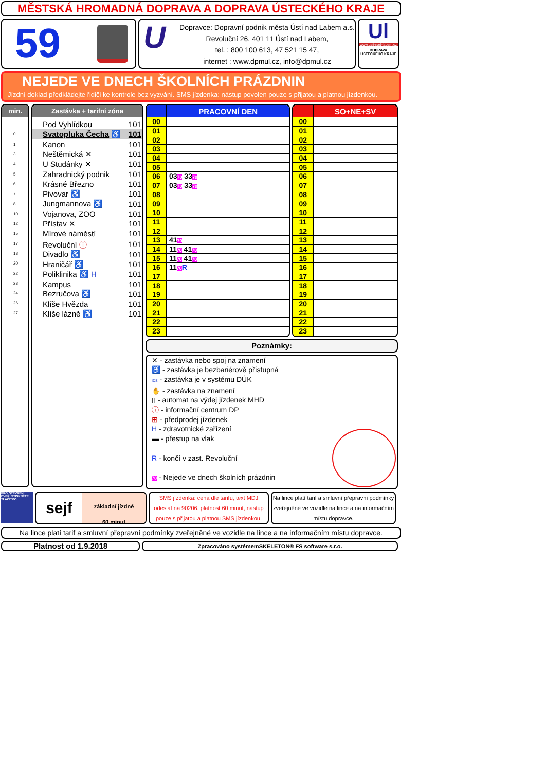MĚSTSKÁ HROMADNÁ DOPRAVA A DOPRAVA ÚSTECKÉHO KRAJE
59
U
Dopravce: Dopravní podnik města Ústí nad Labem a.s.
Revoluční 26, 401 11 Ústí nad Labem,
tel. : 800 100 613, 47 521 15 47,
internet : www.dpmul.cz, info@dpmul.cz
Ul
www.usti-nad-labem.cz
DOPRAVA ÚSTECKÉHO KRAJE
NEJEDE VE DNECH ŠKOLNÍCH PRÁZDNIN
Jízdní doklad předkládejte řidiči ke kontrole bez vyzvání. SMS jízdenka: nástup povolen pouze s přijatou a platnou jízdenkou.
min.
| 0 |
| 1 |
| 3 |
| 4 |
| 5 |
| 6 |
| 7 |
| 8 |
| 10 |
| 12 |
| 15 |
| 17 |
| 18 |
| 20 |
| 22 |
| 23 |
| 24 |
| 26 |
| 27 |
Zastávka + tarifní zóna
| Pod Vyhlídkou | 101 |
| Svatopluka Čecha ♿ | 101 |
| Kanon | 101 |
| Neštěmická ✕ | 101 |
| U Studánky ✕ | 101 |
| Zahradnický podnik | 101 |
| Krásné Březno | 101 |
| Pivovar ♿ | 101 |
| Jungmannova ♿ | 101 |
| Vojanova, ZOO | 101 |
| Přístav ✕ | 101 |
| Mírové náměstí | 101 |
| Revoluční ⓘ | 101 |
| Divadlo ♿ | 101 |
| Hraničář ♿ | 101 |
| Poliklinika ♿ H | 101 |
| Kampus | 101 |
| Bezručova ♿ | 101 |
| Klíše Hvězda | 101 |
| Klíše lázně ♿ | 101 |
| | PRACOVNÍ DEN |
| --- | --- |
| 00 | |
| 01 | |
| 02 | |
| 03 | |
| 04 | |
| 05 | |
| 06 | 03 70 33 70 |
| 07 | 03 70 33 70 |
| 08 | |
| 09 | |
| 10 | |
| 11 | |
| 12 | |
| 13 | 41 70 |
| 14 | 11 70 41 70 |
| 15 | 11 70 41 70 |
| 16 | 11 70 R |
| 17 | |
| 18 | |
| 19 | |
| 20 | |
| 21 | |
| 22 | |
| 23 | |
| | SO+NE+SV |
| --- | --- |
| 00 | |
| 01 | |
| 02 | |
| 03 | |
| 04 | |
| 05 | |
| 06 | |
| 07 | |
| 08 | |
| 09 | |
| 10 | |
| 11 | |
| 12 | |
| 13 | |
| 14 | |
| 15 | |
| 16 | |
| 17 | |
| 18 | |
| 19 | |
| 20 | |
| 21 | |
| 22 | |
| 23 | |
Poznámky:
✕ - zastávka nebo spoj na znamení
♿ - zastávka je bezbariérově přístupná
IDS - zastávka je v systému DÚK
✋ - zastávka na znamení
▯ - automat na výdej jízdenek MHD
ⓘ - informační centrum DP
⊞ - předprodej jízdenek
H - zdravotnické zařízení
▬ - přestup na vlak
R - končí v zast. Revoluční
70 - Nejede ve dnech školních prázdnin
PRO OTEVŘENÍ DVEŘÍ STISKNĚTE TLAČÍTKO
sejf
základní jízdné
60 minut
SMS jízdenka: cena dle tarifu, text MDJ odeslat na 90206, platnost 60 minut, nástup pouze s přijatou a platnou SMS jízdenkou.
Na lince platí tarif a smluvní přepravní podmínky zveřejněné ve vozidle na lince a na informačním místu dopravce.
Na lince platí tarif a smluvní přepravní podmínky zveřejněné ve vozidle na lince a na informačním místu dopravce.
Platnost od 1.9.2018
Zpracováno systémemSKELETON® FS software s.r.o.